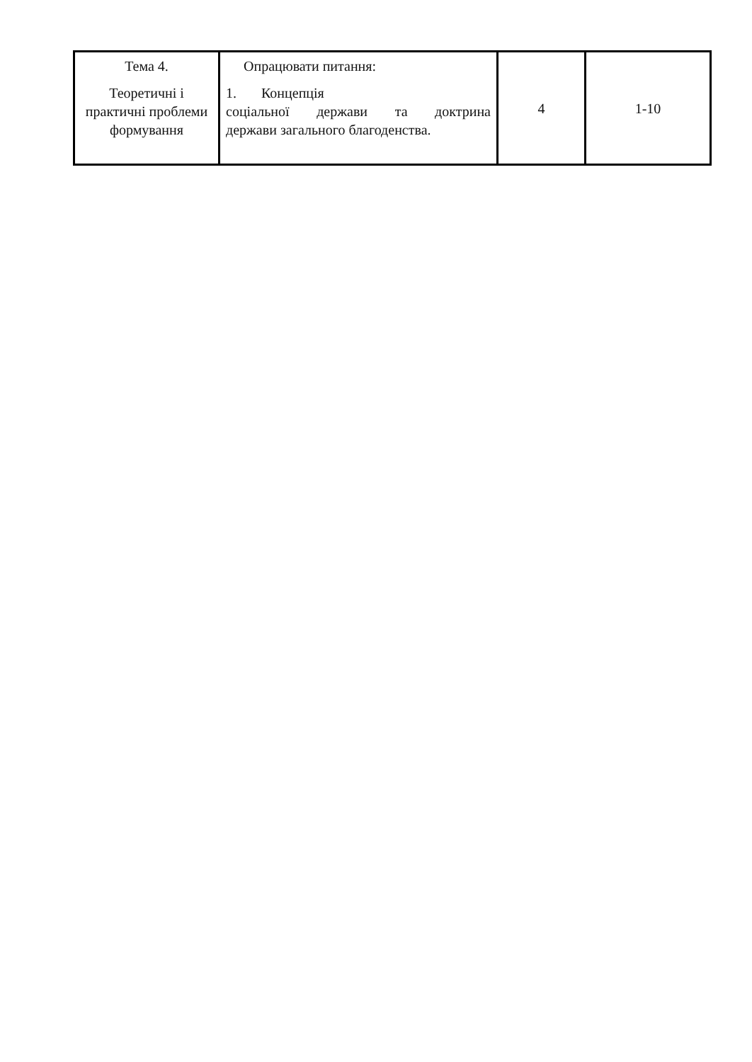| Тема 4. Теоретичні і практичні проблеми формування | Опрацювати питання: 1. Концепція соціальної держави та доктрина держави загального благоденства. | 4 | 1-10 |